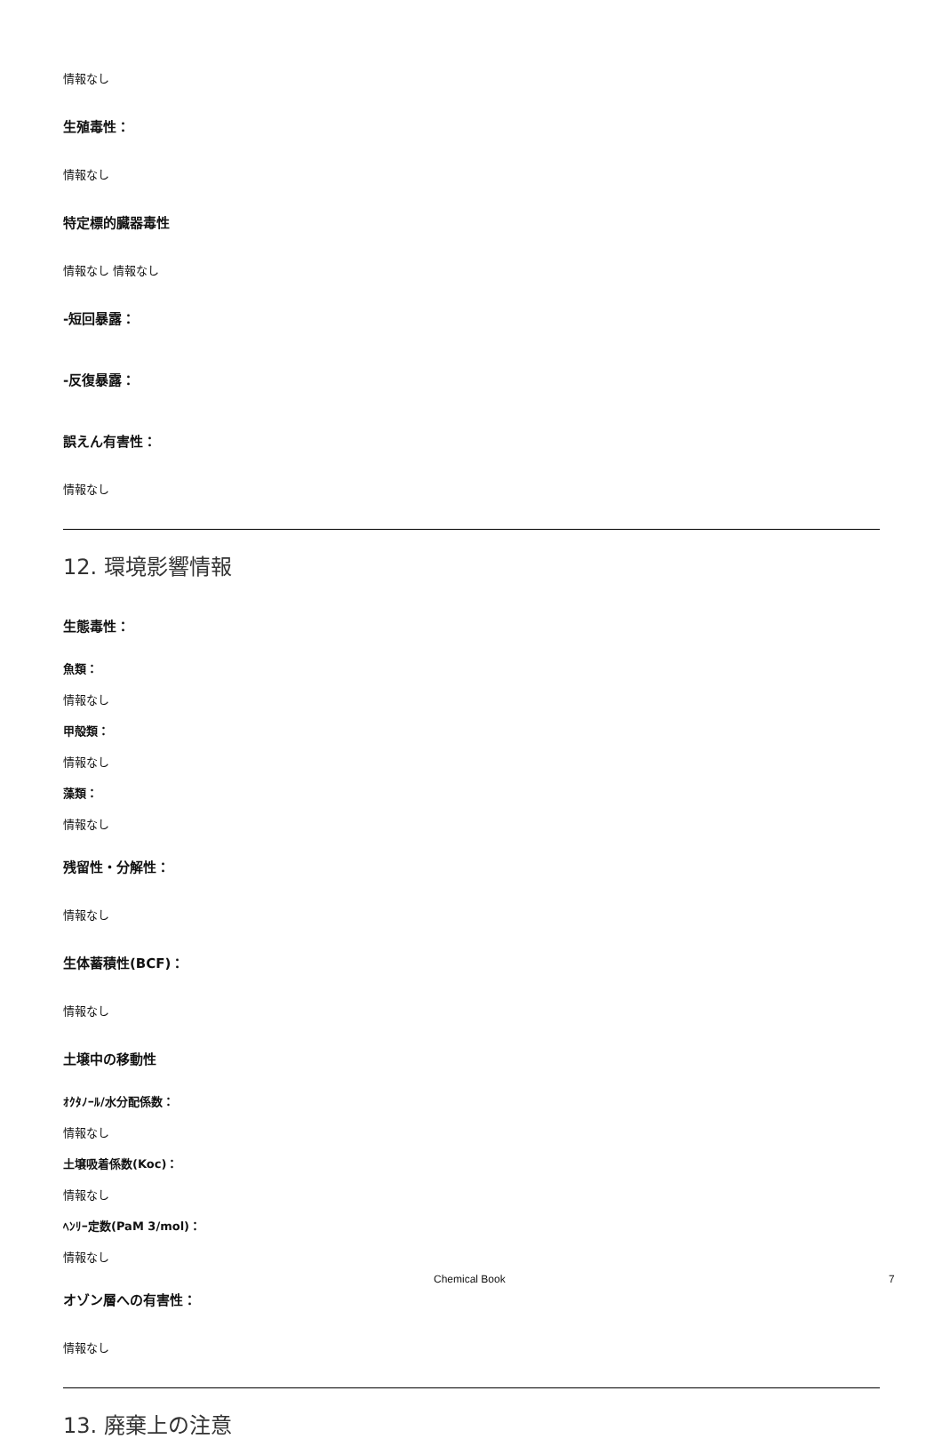情報なし
生殖毒性：
情報なし
特定標的臓器毒性
情報なし 情報なし
-短回暴露：
-反復暴露：
誤えん有害性：
情報なし
12. 環境影響情報
生態毒性：
魚類：
情報なし
甲殻類：
情報なし
藻類：
情報なし
残留性・分解性：
情報なし
生体蓄積性(BCF)：
情報なし
土壌中の移動性
ｵｸﾀﾉｰﾙ/水分配係数：
情報なし
土壌吸着係数(Koc)：
情報なし
ﾍﾝﾘｰ定数(PaM 3/mol)：
情報なし
オゾン層への有害性：
情報なし
13. 廃棄上の注意
Chemical Book 7